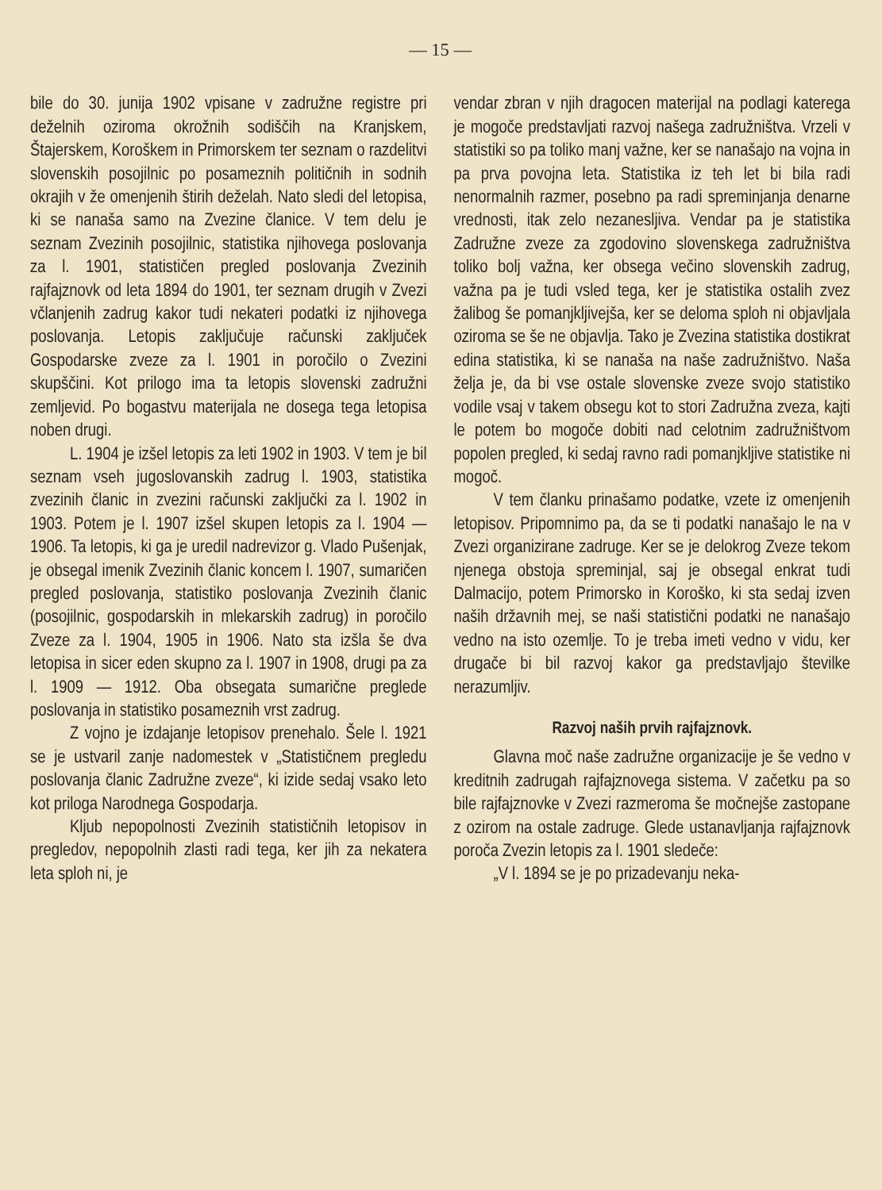— 15 —
bile do 30. junija 1902 vpisane v zadružne registre pri deželnih oziroma okrožnih sodiščih na Kranjskem, Štajerskem, Koroškem in Primorskem ter seznam o razdelitvi slovenskih posojilnic po posameznih političnih in sodnih okrajih v že omenjenih štirih deželah. Nato sledi del letopisa, ki se nanaša samo na Zvezine članice. V tem delu je seznam Zvezinih posojilnic, statistika njihovega poslovanja za l. 1901, statističen pregled poslovanja Zvezinih rajfajznovk od leta 1894 do 1901, ter seznam drugih v Zvezi včlanjenih zadrug kakor tudi nekateri podatki iz njihovega poslovanja. Letopis zaključuje računski zaključek Gospodarske zveze za l. 1901 in poročilo o Zvezini skupščini. Kot prilogo ima ta letopis slovenski zadružni zemljevid. Po bogastvu materijala ne dosega tega letopisa noben drugi.
L. 1904 je izšel letopis za leti 1902 in 1903. V tem je bil seznam vseh jugoslovanskih zadrug l. 1903, statistika zvezinih članic in zvezini računski zaključki za l. 1902 in 1903. Potem je l. 1907 izšel skupen letopis za l. 1904 — 1906. Ta letopis, ki ga je uredil nadrevizor g. Vlado Pušenjak, je obsegal imenik Zvezinih članic koncem l. 1907, sumaričen pregled poslovanja, statistiko poslovanja Zvezinih članic (posojilnic, gospodarskih in mlekarskih zadrug) in poročilo Zveze za l. 1904, 1905 in 1906. Nato sta izšla še dva letopisa in sicer eden skupno za l. 1907 in 1908, drugi pa za l. 1909 — 1912. Oba obsegata sumarične preglede poslovanja in statistiko posameznih vrst zadrug.
Z vojno je izdajanje letopisov prenehalo. Šele l. 1921 se je ustvaril zanje nadomestek v „Statističnem pregledu poslovanja članic Zadružne zveze“, ki izide sedaj vsako leto kot priloga Narodnega Gospodarja.
Kljub nepopolnosti Zvezinih statističnih letopisov in pregledov, nepopolnih zlasti radi tega, ker jih za nekatera leta sploh ni, je
vendar zbran v njih dragocen materijal na podlagi katerega je mogoče predstavljati razvoj našega zadružništva. Vrzeli v statistiki so pa toliko manj važne, ker se nanašajo na vojna in pa prva povojna leta. Statistika iz teh let bi bila radi nenormalnih razmer, posebno pa radi spreminjanja denarne vrednosti, itak zelo nezanesljiva. Vendar pa je statistika Zadružne zveze za zgodovino slovenskega zadružništva toliko bolj važna, ker obsega večino slovenskih zadrug, važna pa je tudi vsled tega, ker je statistika ostalih zvez žalibog še pomanjkljivejša, ker se deloma sploh ni objavljala oziroma se še ne objavlja. Tako je Zvezina statistika dostikrat edina statistika, ki se nanaša na naše zadružništvo. Naša želja je, da bi vse ostale slovenske zveze svojo statistiko vodile vsaj v takem obsegu kot to stori Zadružna zveza, kajti le potem bo mogoče dobiti nad celotnim zadružništvom popolen pregled, ki sedaj ravno radi pomanjkljive statistike ni mogoč.
V tem članku prinašamo podatke, vzete iz omenjenih letopisov. Pripomnimo pa, da se ti podatki nanašajo le na v Zvezi organizirane zadruge. Ker se je delokrog Zveze tekom njenega obstoja spreminjal, saj je obsegal enkrat tudi Dalmacijo, potem Primorsko in Koroško, ki sta sedaj izven naših državnih mej, se naši statistični podatki ne nanašajo vedno na isto ozemlje. To je treba imeti vedno v vidu, ker drugače bi bil razvoj kakor ga predstavljajo številke nerazumljiv.
Razvoj naših prvih rajfajznovk.
Glavna moč naše zadružne organizacije je še vedno v kreditnih zadrugah rajfajznovega sistema. V začetku pa so bile rajfajznovke v Zvezi razmeroma še močnejše zastopane z ozirom na ostale zadruge. Glede ustanavljanja rajfajznovk poroča Zvezin letopis za l. 1901 sledeče:
„V l. 1894 se je po prizadevanju neka-